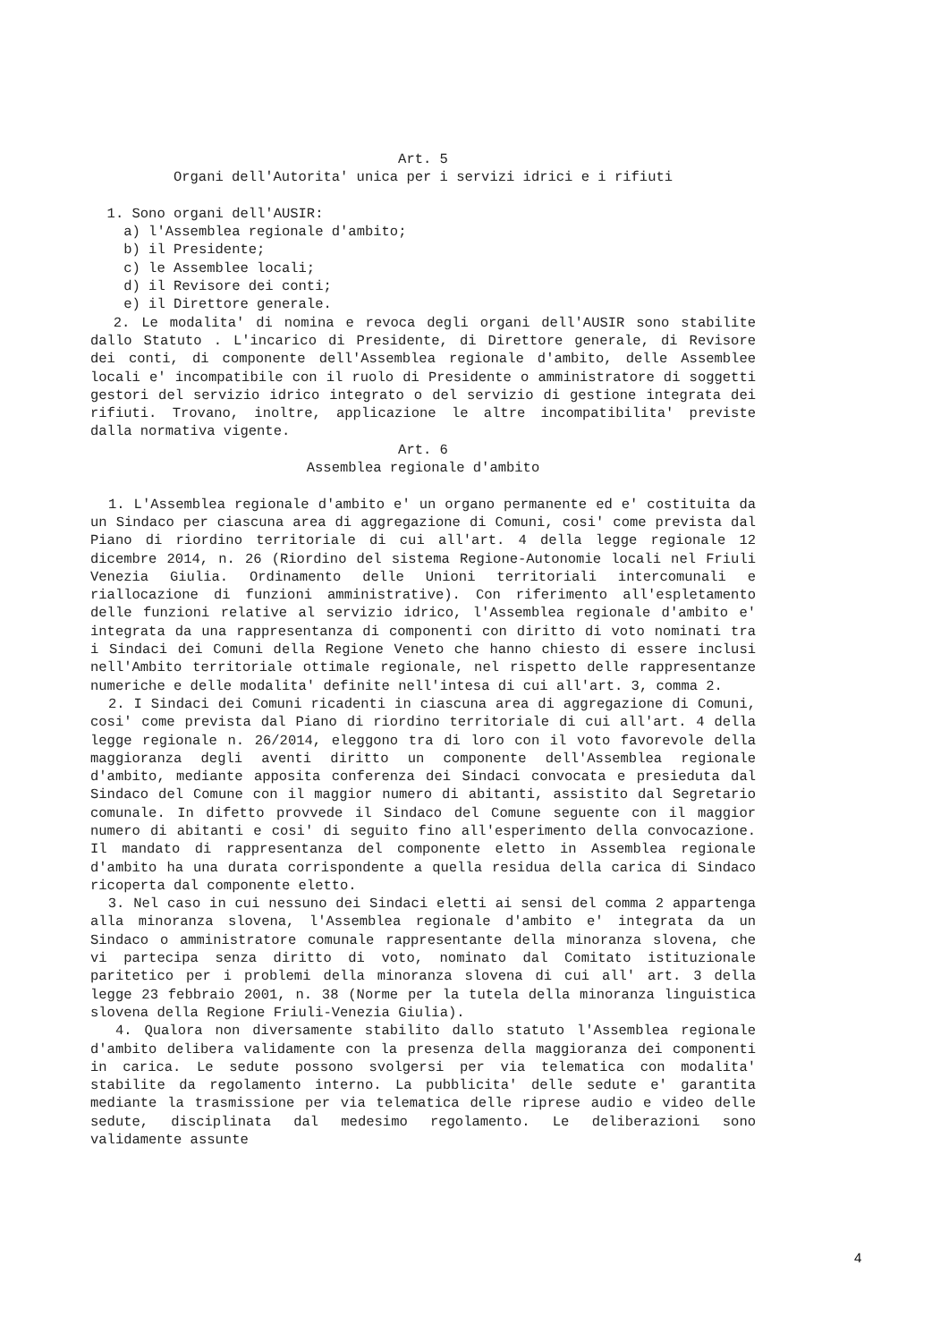Art. 5
Organi dell'Autorita' unica per i servizi idrici e i rifiuti
1. Sono organi dell'AUSIR:
a) l'Assemblea regionale d'ambito;
b) il Presidente;
c) le Assemblee locali;
d) il Revisore dei conti;
e) il Direttore generale.
2. Le modalita' di nomina e revoca degli organi dell'AUSIR sono stabilite dallo Statuto . L'incarico di Presidente, di Direttore generale, di Revisore dei conti, di componente dell'Assemblea regionale d'ambito, delle Assemblee locali e' incompatibile con il ruolo di Presidente o amministratore di soggetti gestori del servizio idrico integrato o del servizio di gestione integrata dei rifiuti. Trovano, inoltre, applicazione le altre incompatibilita' previste dalla normativa vigente.
Art. 6
Assemblea regionale d'ambito
1. L'Assemblea regionale d'ambito e' un organo permanente ed e' costituita da un Sindaco per ciascuna area di aggregazione di Comuni, cosi' come prevista dal Piano di riordino territoriale di cui all'art. 4 della legge regionale 12 dicembre 2014, n. 26 (Riordino del sistema Regione-Autonomie locali nel Friuli Venezia Giulia. Ordinamento delle Unioni territoriali intercomunali e riallocazione di funzioni amministrative). Con riferimento all'espletamento delle funzioni relative al servizio idrico, l'Assemblea regionale d'ambito e' integrata da una rappresentanza di componenti con diritto di voto nominati tra i Sindaci dei Comuni della Regione Veneto che hanno chiesto di essere inclusi nell'Ambito territoriale ottimale regionale, nel rispetto delle rappresentanze numeriche e delle modalita' definite nell'intesa di cui all'art. 3, comma 2.
2. I Sindaci dei Comuni ricadenti in ciascuna area di aggregazione di Comuni, cosi' come prevista dal Piano di riordino territoriale di cui all'art. 4 della legge regionale n. 26/2014, eleggono tra di loro con il voto favorevole della maggioranza degli aventi diritto un componente dell'Assemblea regionale d'ambito, mediante apposita conferenza dei Sindaci convocata e presieduta dal Sindaco del Comune con il maggior numero di abitanti, assistito dal Segretario comunale. In difetto provvede il Sindaco del Comune seguente con il maggior numero di abitanti e cosi' di seguito fino all'esperimento della convocazione. Il mandato di rappresentanza del componente eletto in Assemblea regionale d'ambito ha una durata corrispondente a quella residua della carica di Sindaco ricoperta dal componente eletto.
3. Nel caso in cui nessuno dei Sindaci eletti ai sensi del comma 2 appartenga alla minoranza slovena, l'Assemblea regionale d'ambito e' integrata da un Sindaco o amministratore comunale rappresentante della minoranza slovena, che vi partecipa senza diritto di voto, nominato dal Comitato istituzionale paritetico per i problemi della minoranza slovena di cui all' art. 3 della legge 23 febbraio 2001, n. 38 (Norme per la tutela della minoranza linguistica slovena della Regione Friuli-Venezia Giulia).
4. Qualora non diversamente stabilito dallo statuto l'Assemblea regionale d'ambito delibera validamente con la presenza della maggioranza dei componenti in carica. Le sedute possono svolgersi per via telematica con modalita' stabilite da regolamento interno. La pubblicita' delle sedute e' garantita mediante la trasmissione per via telematica delle riprese audio e video delle sedute, disciplinata dal medesimo regolamento. Le deliberazioni sono validamente assunte
4